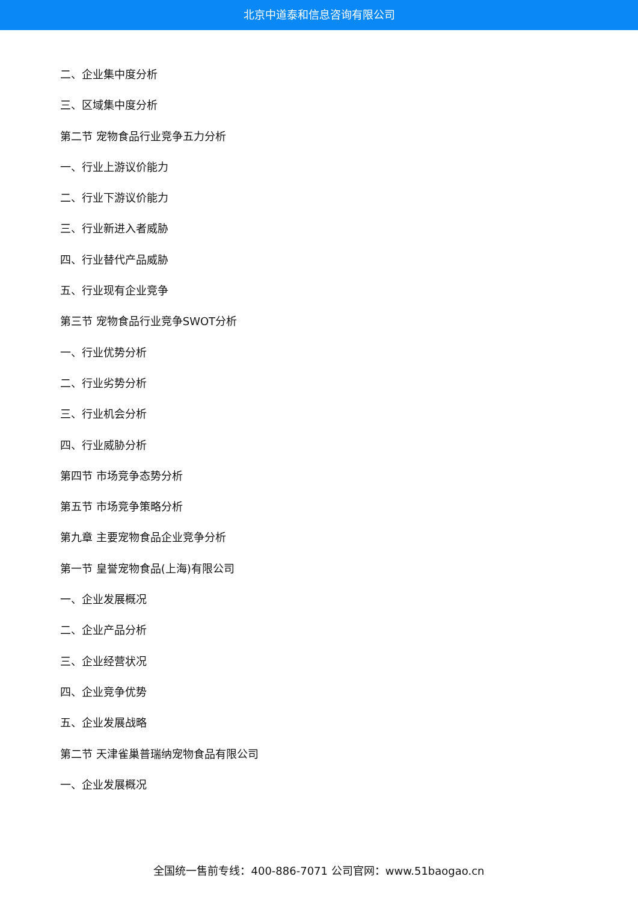北京中道泰和信息咨询有限公司
二、企业集中度分析
三、区域集中度分析
第二节 宠物食品行业竞争五力分析
一、行业上游议价能力
二、行业下游议价能力
三、行业新进入者威胁
四、行业替代产品威胁
五、行业现有企业竞争
第三节 宠物食品行业竞争SWOT分析
一、行业优势分析
二、行业劣势分析
三、行业机会分析
四、行业威胁分析
第四节 市场竞争态势分析
第五节 市场竞争策略分析
第九章 主要宠物食品企业竞争分析
第一节 皇誉宠物食品(上海)有限公司
一、企业发展概况
二、企业产品分析
三、企业经营状况
四、企业竞争优势
五、企业发展战略
第二节 天津雀巢普瑞纳宠物食品有限公司
一、企业发展概况
全国统一售前专线：400-886-7071 公司官网：www.51baogao.cn